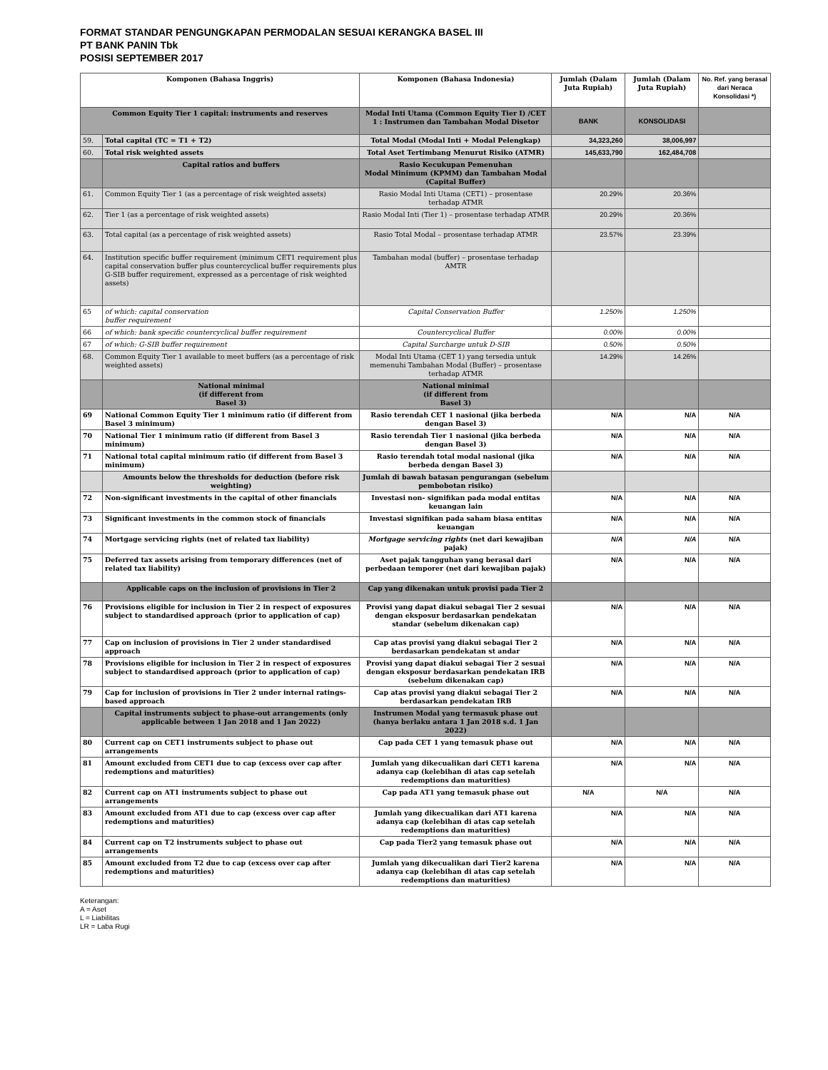FORMAT STANDAR PENGUNGKAPAN PERMODALAN SESUAI KERANGKA BASEL III
PT BANK PANIN Tbk
POSISI SEPTEMBER 2017
| Komponen (Bahasa Inggris) | | Komponen (Bahasa Indonesia) | Jumlah (Dalam Juta Rupiah) | Jumlah (Dalam Juta Rupiah) | No. Ref. yang berasal dari Neraca Konsolidasi *) |
| --- | --- | --- | --- | --- | --- |
| Common Equity Tier 1 capital: instruments and reserves | | Modal Inti Utama (Common Equity Tier I) /CET 1 : Instrumen dan Tambahan Modal Disetor | BANK | KONSOLIDASI | |
| 59. | Total capital (TC = T1 + T2) | Total Modal (Modal Inti + Modal Pelengkap) | 34,323,260 | 38,006,997 | |
| 60. | Total risk weighted assets | Total Aset Tertimbang Menurut Risiko (ATMR) | 145,633,790 | 162,484,708 | |
| | Capital ratios and buffers | Rasio Kecukupan Pemenuhan Modal Minimum (KPMM) dan Tambahan Modal (Capital Buffer) | | | |
| 61. | Common Equity Tier 1 (as a percentage of risk weighted assets) | Rasio Modal Inti Utama (CET1) – prosentase terhadap ATMR | 20.29% | 20.36% | |
| 62. | Tier 1 (as a percentage of risk weighted assets) | Rasio Modal Inti (Tier 1) – prosentase terhadap ATMR | 20.29% | 20.36% | |
| 63. | Total capital (as a percentage of risk weighted assets) | Rasio Total Modal – prosentase terhadap ATMR | 23.57% | 23.39% | |
| 64. | Institution specific buffer requirement (minimum CET1 requirement plus capital conservation buffer plus countercyclical buffer requirements plus G-SIB buffer requirement, expressed as a percentage of risk weighted assets) | Tambahan modal (buffer) – prosentase terhadap AMTR | | | |
| 65 | of which: capital conservation buffer requirement | Capital Conservation Buffer | 1.250% | 1.250% | |
| 66 | of which: bank specific countercyclical buffer requirement | Countercyclical Buffer | 0.00% | 0.00% | |
| 67 | of which: G-SIB buffer requirement | Capital Surcharge untuk D-SIB | 0.50% | 0.50% | |
| 68. | Common Equity Tier 1 available to meet buffers (as a percentage of risk weighted assets) | Modal Inti Utama (CET 1) yang tersedia untuk memenuhi Tambahan Modal (Buffer) – prosentase terhadap ATMR | 14.29% | 14.26% | |
| | National minimal (if different from Basel 3) | National minimal (if different from Basel 3) | | | |
| 69 | National Common Equity Tier 1 minimum ratio (if different from Basel 3 minimum) | Rasio terendah CET 1 nasional (jika berbeda dengan Basel 3) | N/A | N/A | N/A |
| 70 | National Tier 1 minimum ratio (if different from Basel 3 minimum) | Rasio terendah Tier 1 nasional (jika berbeda dengan Basel 3) | N/A | N/A | N/A |
| 71 | National total capital minimum ratio (if different from Basel 3 minimum) | Rasio terendah total modal nasional (jika berbeda dengan Basel 3) | N/A | N/A | N/A |
| | Amounts below the thresholds for deduction (before risk weighting) | Jumlah di bawah batasan pengurangan (sebelum pembobotan risiko) | | | |
| 72 | Non-significant investments in the capital of other financials | Investasi non- signifikan pada modal entitas keuangan lain | N/A | N/A | N/A |
| 73 | Significant investments in the common stock of financials | Investasi signifikan pada saham biasa entitas keuangan | N/A | N/A | N/A |
| 74 | Mortgage servicing rights (net of related tax liability) | Mortgage servicing rights (net dari kewajiban pajak) | N/A | N/A | N/A |
| 75 | Deferred tax assets arising from temporary differences (net of related tax liability) | Aset pajak tangguhan yang berasal dari perbedaan temporer (net dari kewajiban pajak) | N/A | N/A | N/A |
| | Applicable caps on the inclusion of provisions in Tier 2 | Cap yang dikenakan untuk provisi pada Tier 2 | | | |
| 76 | Provisions eligible for inclusion in Tier 2 in respect of exposures subject to standardised approach (prior to application of cap) | Provisi yang dapat diakui sebagai Tier 2 sesuai dengan eksposur berdasarkan pendekatan standar (sebelum dikenakan cap) | N/A | N/A | N/A |
| 77 | Cap on inclusion of provisions in Tier 2 under standardised approach | Cap atas provisi yang diakui sebagai Tier 2 berdasarkan pendekatan st andar | N/A | N/A | N/A |
| 78 | Provisions eligible for inclusion in Tier 2 in respect of exposures subject to standardised approach (prior to application of cap) | Provisi yang dapat diakui sebagai Tier 2 sesuai dengan eksposur berdasarkan pendekatan IRB (sebelum dikenakan cap) | N/A | N/A | N/A |
| 79 | Cap for inclusion of provisions in Tier 2 under internal ratings- based approach | Cap atas provisi yang diakui sebagai Tier 2 berdasarkan pendekatan IRB | N/A | N/A | N/A |
| | Capital instruments subject to phase-out arrangements (only applicable between 1 Jan 2018 and 1 Jan 2022) | Instrumen Modal yang termasuk phase out (hanya berlaku antara 1 Jan 2018 s.d. 1 Jan 2022) | | | |
| 80 | Current cap on CET1 instruments subject to phase out arrangements | Cap pada CET 1 yang temasuk phase out | N/A | N/A | N/A |
| 81 | Amount excluded from CET1 due to cap (excess over cap after redemptions and maturities) | Jumlah yang dikecualikan dari CET1 karena adanya cap (kelebihan di atas cap setelah redemptions dan maturities) | N/A | N/A | N/A |
| 82 | Current cap on AT1 instruments subject to phase out arrangements | Cap pada AT1 yang temasuk phase out | N/A | N/A | N/A |
| 83 | Amount excluded from AT1 due to cap (excess over cap after redemptions and maturities) | Jumlah yang dikecualikan dari AT1 karena adanya cap (kelebihan di atas cap setelah redemptions dan maturities) | N/A | N/A | N/A |
| 84 | Current cap on T2 instruments subject to phase out arrangements | Cap pada Tier2 yang temasuk phase out | N/A | N/A | N/A |
| 85 | Amount excluded from T2 due to cap (excess over cap after redemptions and maturities) | Jumlah yang dikecualikan dari Tier2 karena adanya cap (kelebihan di atas cap setelah redemptions dan maturities) | N/A | N/A | N/A |
Keterangan:
A = Aset
L = Liabilitas
LR = Laba Rugi